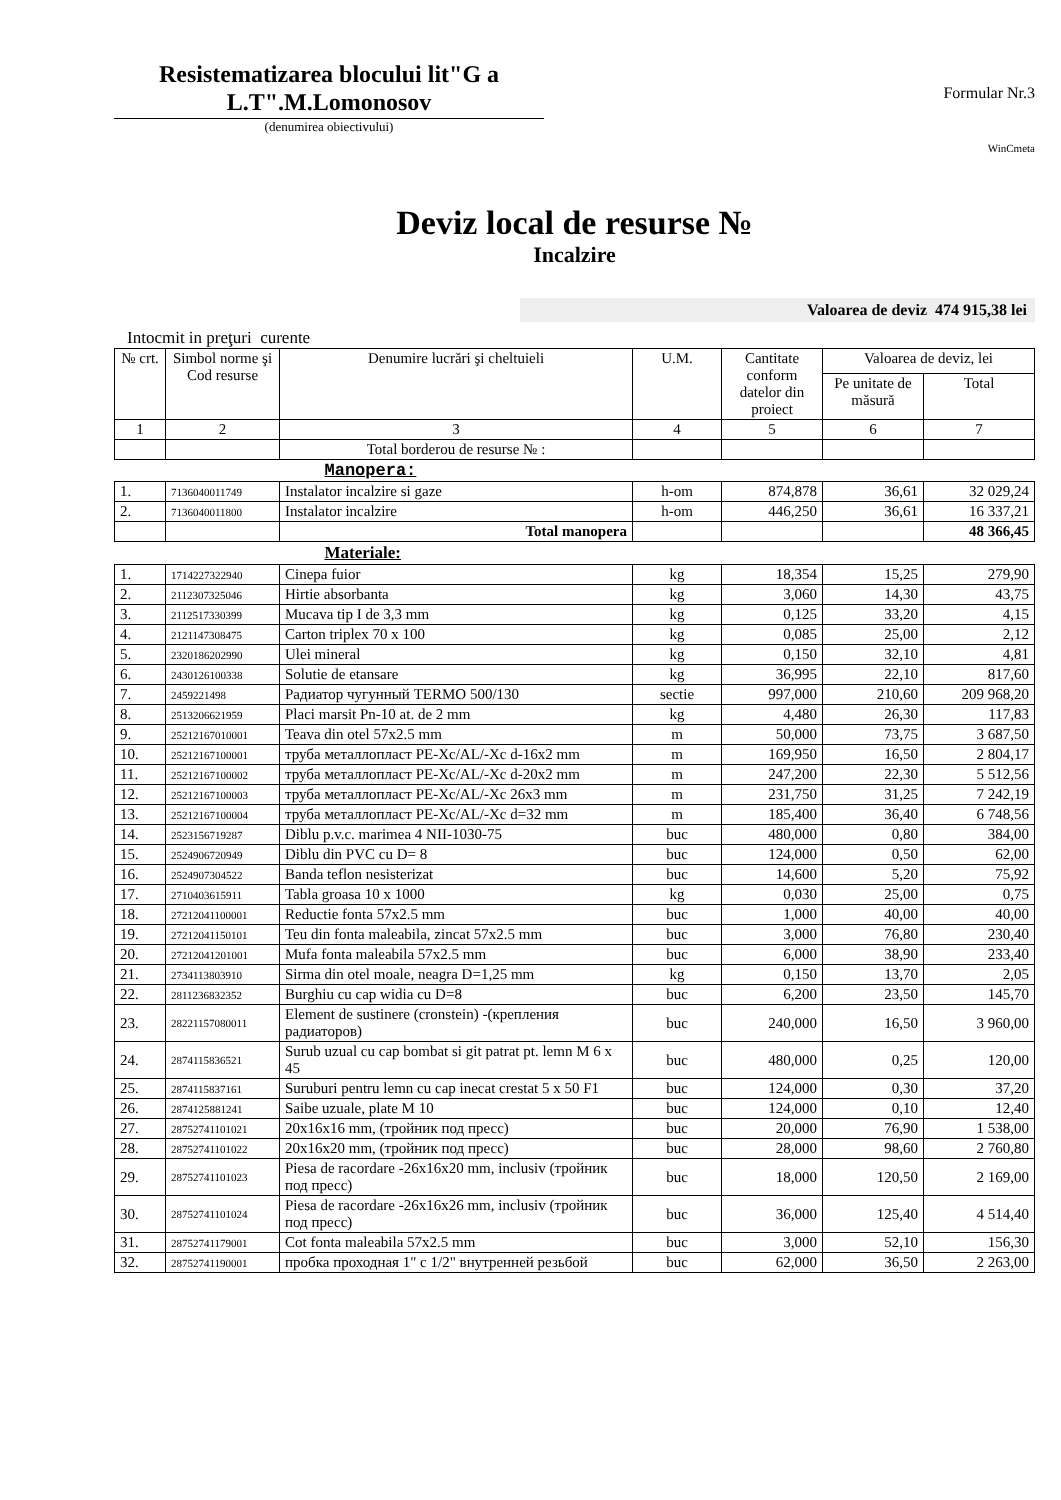Resistematizarea blocului lit"G a L.T".M.Lomonosov
(denumirea obiectivului)
Formular Nr.3
WinCmeta
Deviz local de resurse №
Incalzire
Valoarea de deviz 474 915,38 lei
Intocmit in preţuri curente
| № crt. | Simbol norme şi Cod resurse | Denumire lucrări şi cheltuieli | U.M. | Cantitate conform datelor din proiect | Valoarea de deviz, lei | |
| --- | --- | --- | --- | --- | --- | --- |
| | | | | | Pe unitate de măsură | Total |
| 1 | 2 | 3 | 4 | 5 | 6 | 7 |
| | | Total borderou de resurse № : | | | | |
| Manopera: | | | | | | |
| 1. | 7136040011749 | Instalator incalzire si gaze | h-om | 874,878 | 36,61 | 32 029,24 |
| 2. | 7136040011800 | Instalator incalzire | h-om | 446,250 | 36,61 | 16 337,21 |
| | | Total manopera | | | | 48 366,45 |
| Materiale: | | | | | | |
| 1. | 1714227322940 | Cinepa fuior | kg | 18,354 | 15,25 | 279,90 |
| 2. | 2112307325046 | Hirtie absorbanta | kg | 3,060 | 14,30 | 43,75 |
| 3. | 2112517330399 | Mucava tip I de 3,3 mm | kg | 0,125 | 33,20 | 4,15 |
| 4. | 2121147308475 | Carton triplex 70 x 100 | kg | 0,085 | 25,00 | 2,12 |
| 5. | 2320186202990 | Ulei mineral | kg | 0,150 | 32,10 | 4,81 |
| 6. | 2430126100338 | Solutie de etansare | kg | 36,995 | 22,10 | 817,60 |
| 7. | 2459221498 | Радиатор чугунный TERMO 500/130 | sectie | 997,000 | 210,60 | 209 968,20 |
| 8. | 2513206621959 | Placi marsit Pn-10 at. de 2 mm | kg | 4,480 | 26,30 | 117,83 |
| 9. | 25212167010001 | Teava din otel 57x2.5 mm | m | 50,000 | 73,75 | 3 687,50 |
| 10. | 25212167100001 | труба металлопласт PE-Xc/AL/-Xc d-16x2 mm | m | 169,950 | 16,50 | 2 804,17 |
| 11. | 25212167100002 | труба металлопласт PE-Xc/AL/-Xc d-20x2 mm | m | 247,200 | 22,30 | 5 512,56 |
| 12. | 25212167100003 | труба металлопласт PE-Xc/AL/-Xc 26x3 mm | m | 231,750 | 31,25 | 7 242,19 |
| 13. | 25212167100004 | труба металлопласт PE-Xc/AL/-Xc d=32 mm | m | 185,400 | 36,40 | 6 748,56 |
| 14. | 2523156719287 | Diblu p.v.c. marimea 4 NII-1030-75 | buc | 480,000 | 0,80 | 384,00 |
| 15. | 2524906720949 | Diblu din PVC cu D= 8 | buc | 124,000 | 0,50 | 62,00 |
| 16. | 2524907304522 | Banda teflon nesisterizat | buc | 14,600 | 5,20 | 75,92 |
| 17. | 2710403615911 | Tabla groasa 10 x 1000 | kg | 0,030 | 25,00 | 0,75 |
| 18. | 27212041100001 | Reductie fonta 57x2.5 mm | buc | 1,000 | 40,00 | 40,00 |
| 19. | 27212041150101 | Teu din fonta maleabila, zincat 57x2.5 mm | buc | 3,000 | 76,80 | 230,40 |
| 20. | 27212041201001 | Mufa fonta maleabila 57x2.5 mm | buc | 6,000 | 38,90 | 233,40 |
| 21. | 2734113803910 | Sirma din otel moale, neagra D=1,25 mm | kg | 0,150 | 13,70 | 2,05 |
| 22. | 2811236832352 | Burghiu cu cap widia cu D=8 | buc | 6,200 | 23,50 | 145,70 |
| 23. | 28221157080011 | Element de sustinere (cronstein) -(крепления радиаторов) | buc | 240,000 | 16,50 | 3 960,00 |
| 24. | 2874115836521 | Surub uzual cu cap bombat si git patrat pt. lemn M 6 x 45 | buc | 480,000 | 0,25 | 120,00 |
| 25. | 2874115837161 | Suruburi pentru lemn cu cap inecat crestat 5 x 50 F1 | buc | 124,000 | 0,30 | 37,20 |
| 26. | 2874125881241 | Saibe uzuale, plate M 10 | buc | 124,000 | 0,10 | 12,40 |
| 27. | 28752741101021 | 20x16x16 mm, (тройник под пресс) | buc | 20,000 | 76,90 | 1 538,00 |
| 28. | 28752741101022 | 20x16x20 mm, (тройник под пресс) | buc | 28,000 | 98,60 | 2 760,80 |
| 29. | 28752741101023 | Piesa de racordare -26x16x20 mm, inclusiv (тройник под пресс) | buc | 18,000 | 120,50 | 2 169,00 |
| 30. | 28752741101024 | Piesa de racordare -26x16x26 mm, inclusiv (тройник под пресс) | buc | 36,000 | 125,40 | 4 514,40 |
| 31. | 28752741179001 | Cot fonta maleabila 57x2.5 mm | buc | 3,000 | 52,10 | 156,30 |
| 32. | 28752741190001 | пробка проходная 1" с 1/2" внутренней резьбой | buc | 62,000 | 36,50 | 2 263,00 |